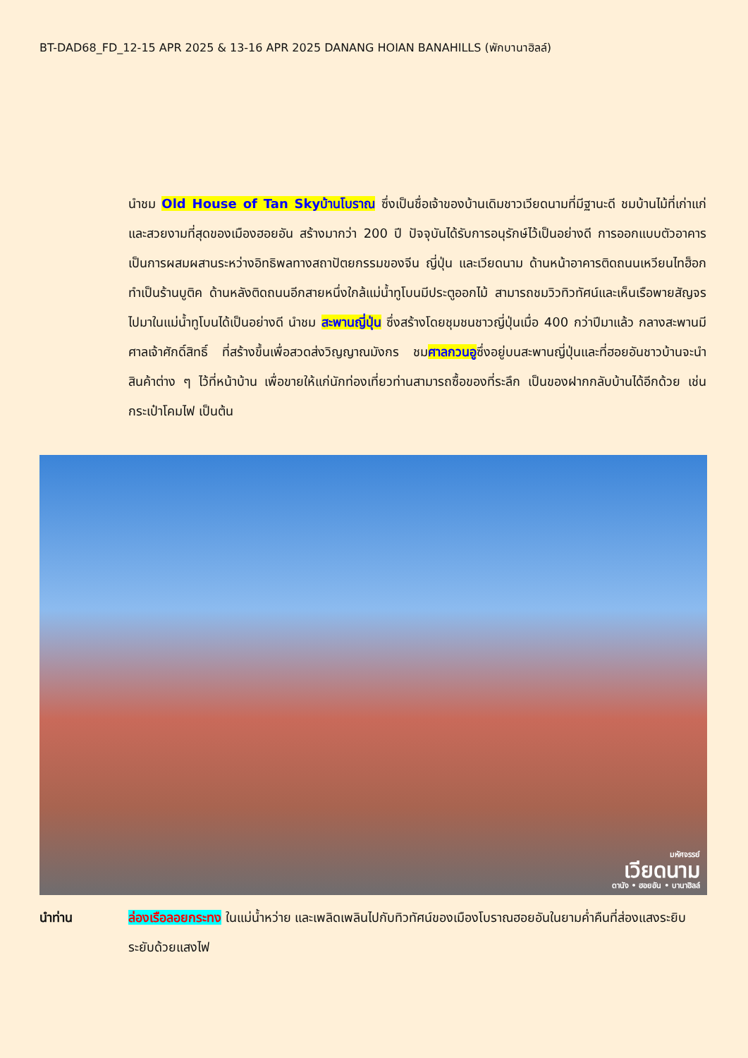BT-DAD68_FD_12-15 APR 2025 & 13-16 APR 2025 DANANG HOIAN BANAHILLS (พักบานาฮิลล์)
นำชม Old House of Tan Skyบ้านโบราณ ซึ่งเป็นชื่อเจ้าของบ้านเดิมชาวเวียดนามที่มีฐานะดี ชมบ้านไม้ที่เก่าแก่และสวยงามที่สุดของเมืองฮอยอัน สร้างมากว่า 200 ปี ปัจจุบันได้รับการอนุรักษ์ไว้เป็นอย่างดี การออกแบบตัวอาคารเป็นการผสมผสานระหว่างอิทธิพลทางสถาปัตยกรรมของจีน ญี่ปุ่น และเวียดนาม ด้านหน้าอาคารติดถนนเหวียนไทฮ็อกทำเป็นร้านบูติค ด้านหลังติดถนนอีกสายหนึ่งใกล้แม่น้ำทูโบนมีประตูออกไม้ สามารถชมวิวทิวทัศน์และเห็นเรือพายสัญจรไปมาในแม่น้ำทูโบนได้เป็นอย่างดี นำชม สะพานญี่ปุ่น ซึ่งสร้างโดยชุมชนชาวญี่ปุ่นเมื่อ 400 กว่าปีมาแล้ว กลางสะพานมีศาลเจ้าศักดิ์สิทธิ์ ที่สร้างขึ้นเพื่อสวดส่งวิญญาณมังกร ชมศาลกวนอูซึ่งอยู่บนสะพานญี่ปุ่นและที่ฮอยอันชาวบ้านจะนำสินค้าต่าง ๆ ไว้ที่หน้าบ้าน เพื่อขายให้แก่นักท่องเที่ยวท่านสามารถซื้อของที่ระลึก เป็นของฝากกลับบ้านได้อีกด้วย เช่น กระเป๋าโคมไฟ เป็นต้น
มหัศจรรย์
เวียดนาม
ดานัง • ฮอยอัน • บานาฮิลล์
นำท่าน ล่องเรือลอยกระทง ในแม่น้ำหว่าย และเพลิดเพลินไปกับทิวทัศน์ของเมืองโบราณฮอยอันในยามค่ำคืนที่ส่องแสงระยิบระยับด้วยแสงไฟ